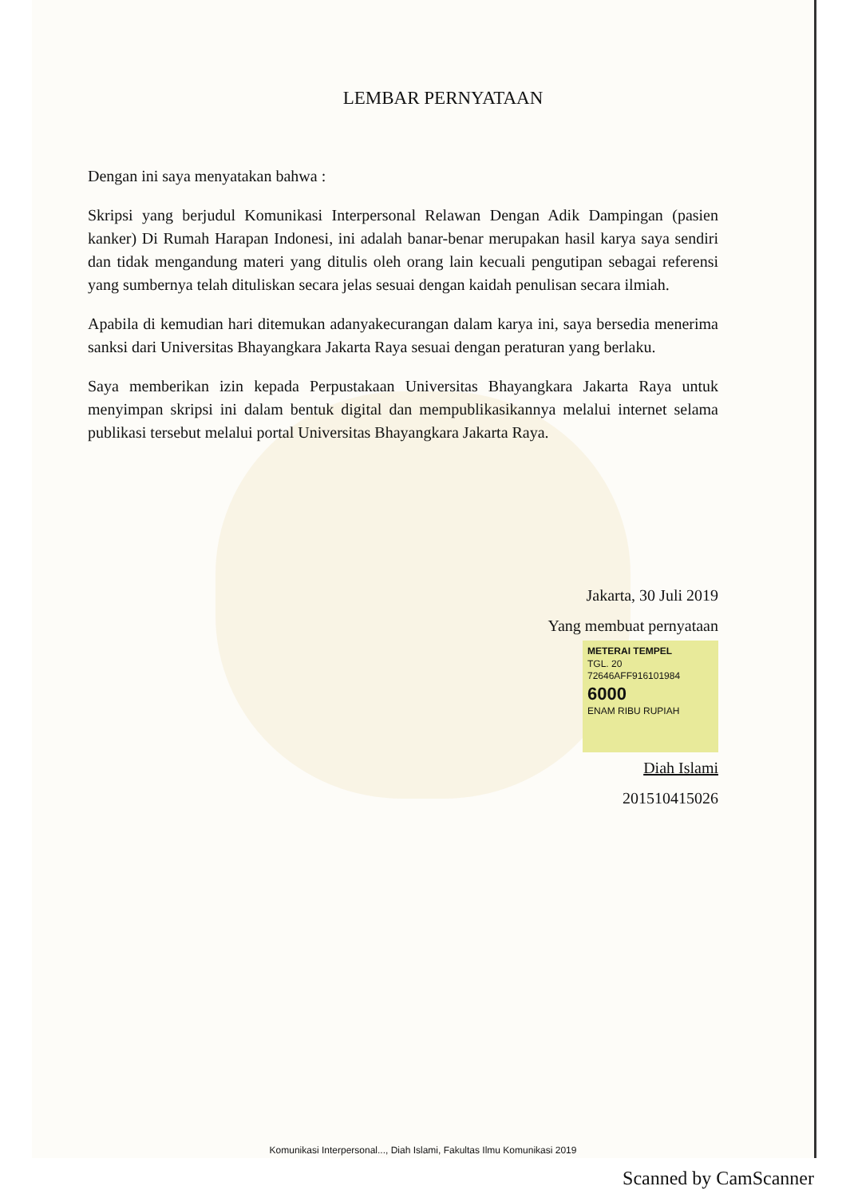LEMBAR PERNYATAAN
Dengan ini saya menyatakan bahwa :
Skripsi yang berjudul Komunikasi Interpersonal Relawan Dengan Adik Dampingan (pasien kanker) Di Rumah Harapan Indonesi, ini adalah banar-benar merupakan hasil karya saya sendiri dan tidak mengandung materi yang ditulis oleh orang lain kecuali pengutipan sebagai referensi yang sumbernya telah dituliskan secara jelas sesuai dengan kaidah penulisan secara ilmiah.
Apabila di kemudian hari ditemukan adanyakecurangan dalam karya ini, saya bersedia menerima sanksi dari Universitas Bhayangkara Jakarta Raya sesuai dengan peraturan yang berlaku.
Saya memberikan izin kepada Perpustakaan Universitas Bhayangkara Jakarta Raya untuk menyimpan skripsi ini dalam bentuk digital dan mempublikasikannya melalui internet selama publikasi tersebut melalui portal Universitas Bhayangkara Jakarta Raya.
Jakarta, 30 Juli 2019
Yang membuat pernyataan
METERAI TEMPEL
TGL. 20
72646AFF916101984
6000
ENAM RIBU RUPIAH
Diah Islami
201510415026
Komunikasi Interpersonal..., Diah Islami, Fakultas Ilmu Komunikasi 2019
Scanned by CamScanner